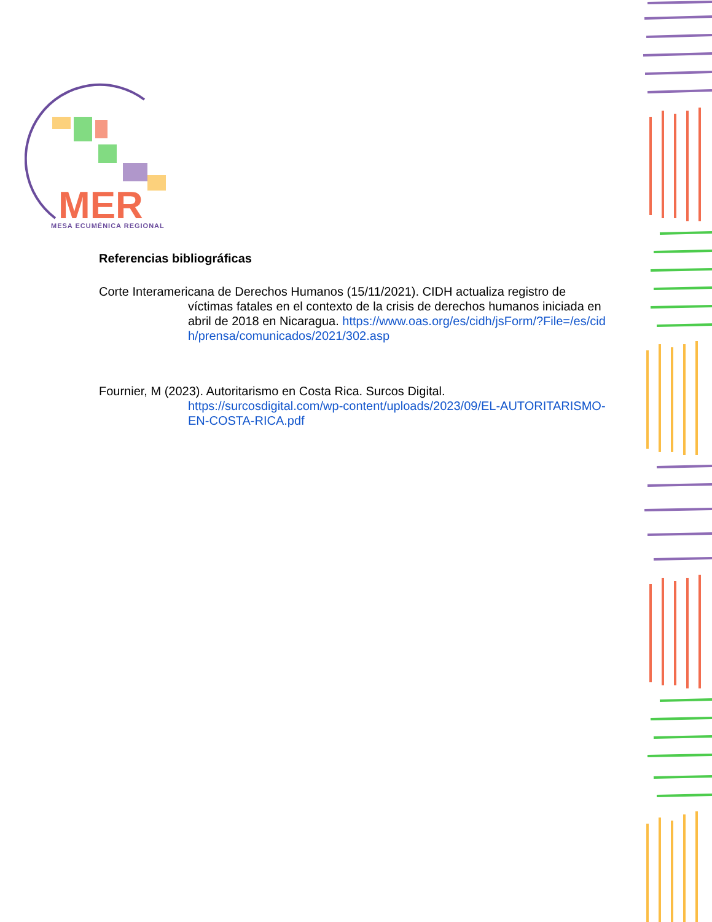MER
MESA ECUMÉNICA REGIONAL
Referencias bibliográficas
Corte Interamericana de Derechos Humanos (15/11/2021). CIDH actualiza registro de
víctimas fatales en el contexto de la crisis de derechos humanos iniciada en abril de 2018 en Nicaragua. https://www.oas.org/es/cidh/jsForm/?File=/es/cidh/prensa/comunicados/2021/302.asp
Fournier, M (2023). Autoritarismo en Costa Rica. Surcos Digital.
https://surcosdigital.com/wp-content/uploads/2023/09/EL-AUTORITARISMO-EN-COSTA-RICA.pdf